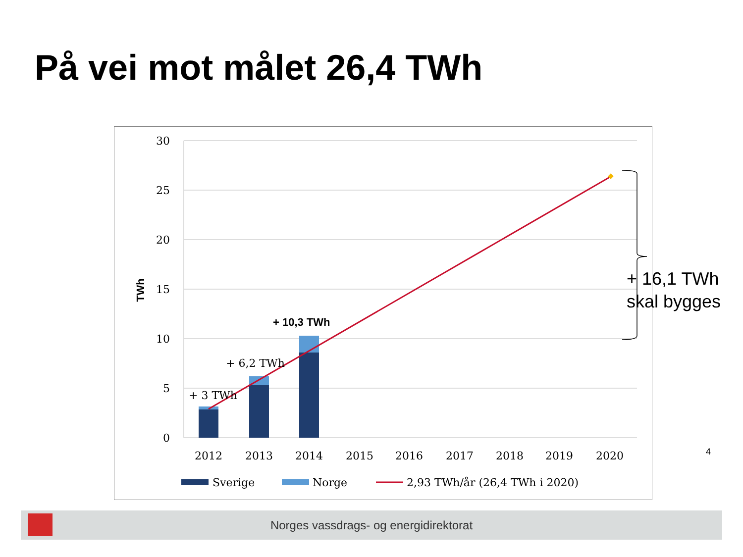På vei mot målet 26,4 TWh
30
25
20
15
10
5
0
TWh
+ 3 TWh
+ 6,2 TWh
+ 10,3 TWh
2012
2013
2014
2015
2016
2017
2018
2019
2020
Sverige
Norge
2,93 TWh/år (26,4 TWh i 2020)
+ 16,1 TWh
skal bygges
4
Norges vassdrags- og energidirektorat